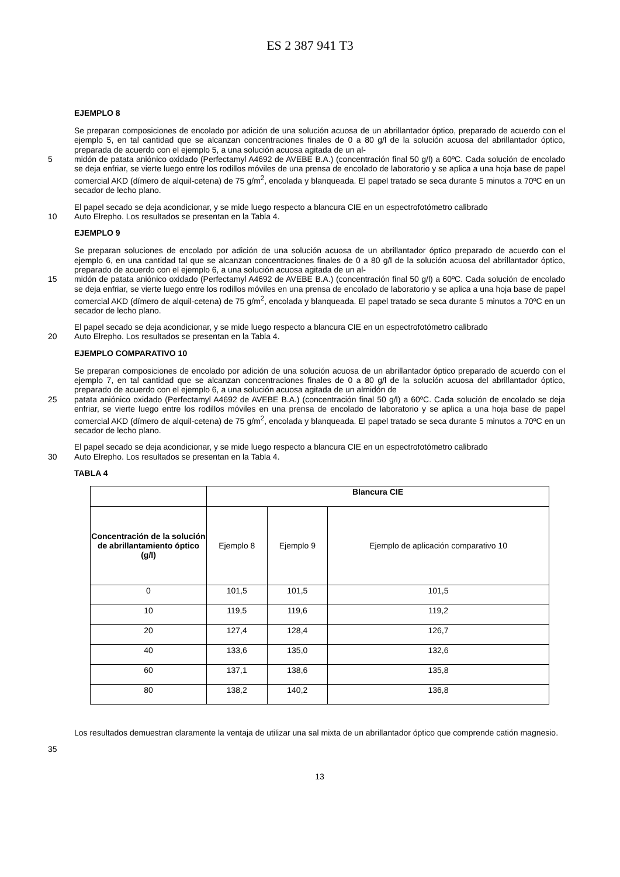ES 2 387 941 T3
EJEMPLO 8
Se preparan composiciones de encolado por adición de una solución acuosa de un abrillantador óptico, preparado de acuerdo con el ejemplo 5, en tal cantidad que se alcanzan concentraciones finales de 0 a 80 g/l de la solución acuosa del abrillantador óptico, preparada de acuerdo con el ejemplo 5, a una solución acuosa agitada de un al-
5 midón de patata aniónico oxidado (Perfectamyl A4692 de AVEBE B.A.) (concentración final 50 g/l) a 60ºC. Cada solución de encolado se deja enfriar, se vierte luego entre los rodillos móviles de una prensa de encolado de laboratorio y se aplica a una hoja base de papel comercial AKD (dímero de alquil-cetena) de 75 g/m<sup>2</sup>, encolada y blanqueada. El papel tratado se seca durante 5 minutos a 70ºC en un secador de lecho plano.
El papel secado se deja acondicionar, y se mide luego respecto a blancura CIE en un espectrofotómetro calibrado
10 Auto Elrepho. Los resultados se presentan en la Tabla 4.
EJEMPLO 9
Se preparan soluciones de encolado por adición de una solución acuosa de un abrillantador óptico preparado de acuerdo con el ejemplo 6, en una cantidad tal que se alcanzan concentraciones finales de 0 a 80 g/l de la solución acuosa del abrillantador óptico, preparado de acuerdo con el ejemplo 6, a una solución acuosa agitada de un al-
15 midón de patata aniónico oxidado (Perfectamyl A4692 de AVEBE B.A.) (concentración final 50 g/l) a 60ºC. Cada solución de encolado se deja enfriar, se vierte luego entre los rodillos móviles en una prensa de encolado de laboratorio y se aplica a una hoja base de papel comercial AKD (dímero de alquil-cetena) de 75 g/m<sup>2</sup>, encolada y blanqueada. El papel tratado se seca durante 5 minutos a 70ºC en un secador de lecho plano.
El papel secado se deja acondicionar, y se mide luego respecto a blancura CIE en un espectrofotómetro calibrado
20 Auto Elrepho. Los resultados se presentan en la Tabla 4.
EJEMPLO COMPARATIVO 10
Se preparan composiciones de encolado por adición de una solución acuosa de un abrillantador óptico preparado de acuerdo con el ejemplo 7, en tal cantidad que se alcanzan concentraciones finales de 0 a 80 g/l de la solución acuosa del abrillantador óptico, preparado de acuerdo con el ejemplo 6, a una solución acuosa agitada de un almidón de
25 patata aniónico oxidado (Perfectamyl A4692 de AVEBE B.A.) (concentración final 50 g/l) a 60ºC. Cada solución de encolado se deja enfriar, se vierte luego entre los rodillos móviles en una prensa de encolado de laboratorio y se aplica a una hoja base de papel comercial AKD (dímero de alquil-cetena) de 75 g/m<sup>2</sup>, encolada y blanqueada. El papel tratado se seca durante 5 minutos a 70ºC en un secador de lecho plano.
El papel secado se deja acondicionar, y se mide luego respecto a blancura CIE en un espectrofotómetro calibrado
30 Auto Elrepho. Los resultados se presentan en la Tabla 4.
TABLA 4
| | Blancura CIE | | |
| --- | --- | --- | --- |
| Concentración de la solución de abrillantamiento óptico (g/l) | Ejemplo 8 | Ejemplo 9 | Ejemplo de aplicación comparativo 10 |
| 0 | 101,5 | 101,5 | 101,5 |
| 10 | 119,5 | 119,6 | 119,2 |
| 20 | 127,4 | 128,4 | 126,7 |
| 40 | 133,6 | 135,0 | 132,6 |
| 60 | 137,1 | 138,6 | 135,8 |
| 80 | 138,2 | 140,2 | 136,8 |
Los resultados demuestran claramente la ventaja de utilizar una sal mixta de un abrillantador óptico que comprende catión magnesio.
35
13